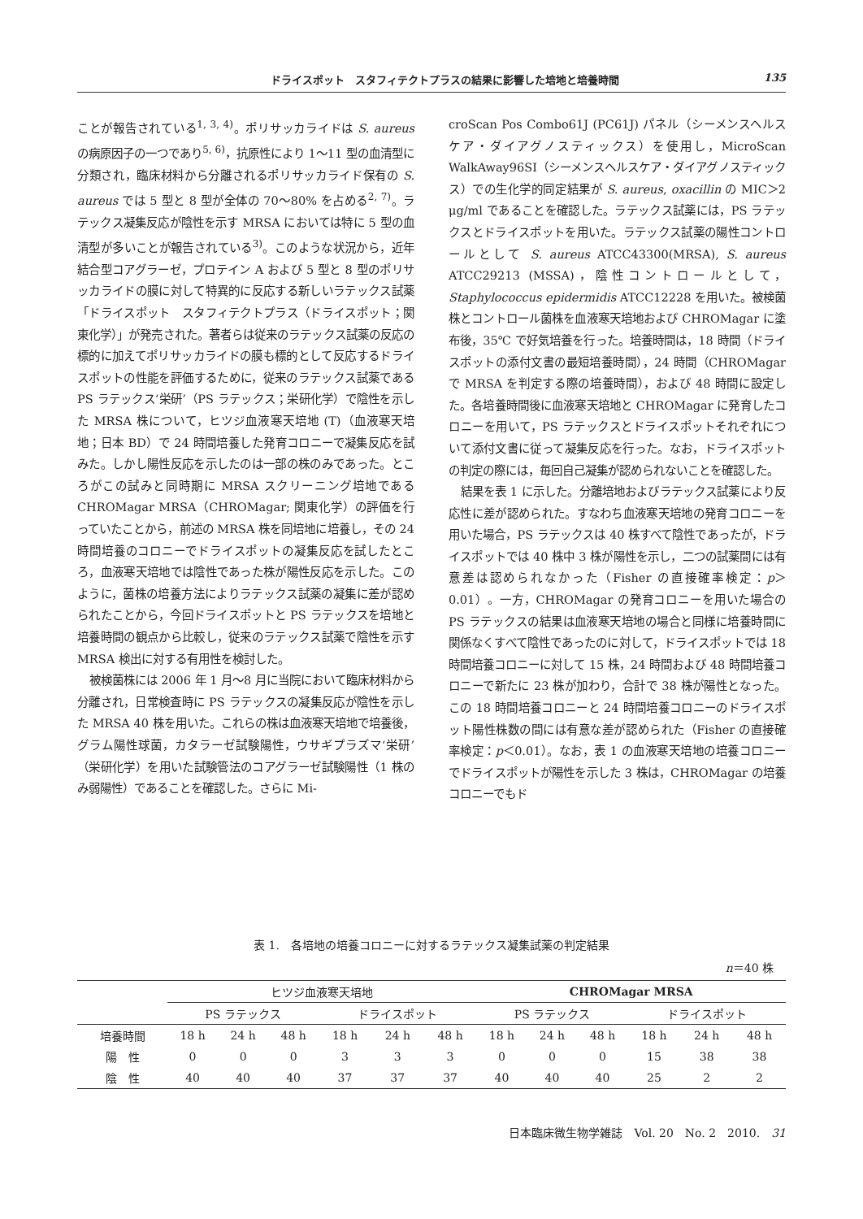ドライスポット　スタフィテクトプラスの結果に影響した培地と培養時間 135
ことが報告されている<sup>1, 3, 4)</sup>。ポリサッカライドは S. aureus の病原因子の一つであり<sup>5, 6)</sup>，抗原性により 1〜11 型の血清型に分類され，臨床材料から分離されるポリサッカライド保有の S. aureus では 5 型と 8 型が全体の 70〜80% を占める<sup>2, 7)</sup>。ラテックス凝集反応が陰性を示す MRSA においては特に 5 型の血清型が多いことが報告されている<sup>3)</sup>。このような状況から，近年結合型コアグラーゼ，プロテイン A および 5 型と 8 型のポリサッカライドの膜に対して特異的に反応する新しいラテックス試薬「ドライスポット　スタフィテクトプラス（ドライスポット；関東化学）」が発売された。著者らは従来のラテックス試薬の反応の標的に加えてポリサッカライドの膜も標的として反応するドライスポットの性能を評価するために，従来のラテックス試薬である PS ラテックス‘栄研’（PS ラテックス；栄研化学）で陰性を示した MRSA 株について，ヒツジ血液寒天培地 (T)（血液寒天培地；日本 BD）で 24 時間培養した発育コロニーで凝集反応を試みた。しかし陽性反応を示したのは一部の株のみであった。ところがこの試みと同時期に MRSA スクリーニング培地である CHROMagar MRSA（CHROMagar; 関東化学）の評価を行っていたことから，前述の MRSA 株を同培地に培養し，その 24 時間培養のコロニーでドライスポットの凝集反応を試したところ，血液寒天培地では陰性であった株が陽性反応を示した。このように，菌株の培養方法によりラテックス試薬の凝集に差が認められたことから，今回ドライスポットと PS ラテックスを培地と培養時間の観点から比較し，従来のラテックス試薬で陰性を示す MRSA 検出に対する有用性を検討した。
被検菌株には 2006 年 1 月〜8 月に当院において臨床材料から分離され，日常検査時に PS ラテックスの凝集反応が陰性を示した MRSA 40 株を用いた。これらの株は血液寒天培地で培養後，グラム陽性球菌，カタラーゼ試験陽性，ウサギプラズマ‘栄研’（栄研化学）を用いた試験管法のコアグラーゼ試験陽性（1 株のみ弱陽性）であることを確認した。さらに Mi-
croScan Pos Combo61J (PC61J) パネル（シーメンスヘルスケア・ダイアグノスティックス）を使用し，MicroScan WalkAway96SI（シーメンスヘルスケア・ダイアグノスティックス）での生化学的同定結果が S. aureus, oxacillin の MIC＞2 μg/ml であることを確認した。ラテックス試薬には，PS ラテックスとドライスポットを用いた。ラテックス試薬の陽性コントロールとして S. aureus ATCC43300(MRSA), S. aureus ATCC29213 (MSSA)，陰性コントロールとして，Staphylococcus epidermidis ATCC12228 を用いた。被検菌株とコントロール菌株を血液寒天培地および CHROMagar に塗布後，35℃ で好気培養を行った。培養時間は，18 時間（ドライスポットの添付文書の最短培養時間），24 時間（CHROMagar で MRSA を判定する際の培養時間），および 48 時間に設定した。各培養時間後に血液寒天培地と CHROMagar に発育したコロニーを用いて，PS ラテックスとドライスポットそれぞれについて添付文書に従って凝集反応を行った。なお，ドライスポットの判定の際には，毎回自己凝集が認められないことを確認した。
結果を表 1 に示した。分離培地およびラテックス試薬により反応性に差が認められた。すなわち血液寒天培地の発育コロニーを用いた場合，PS ラテックスは 40 株すべて陰性であったが，ドライスポットでは 40 株中 3 株が陽性を示し，二つの試薬間には有意差は認められなかった（Fisher の直接確率検定：p＞0.01）。一方，CHROMagar の発育コロニーを用いた場合の PS ラテックスの結果は血液寒天培地の場合と同様に培養時間に関係なくすべて陰性であったのに対して，ドライスポットでは 18 時間培養コロニーに対して 15 株，24 時間および 48 時間培養コロニーで新たに 23 株が加わり，合計で 38 株が陽性となった。この 18 時間培養コロニーと 24 時間培養コロニーのドライスポット陽性株数の間には有意な差が認められた（Fisher の直接確率検定：p＜0.01）。なお，表 1 の血液寒天培地の培養コロニーでドライスポットが陽性を示した 3 株は，CHROMagar の培養コロニーでもド
表 1.　各培地の培養コロニーに対するラテックス凝集試薬の判定結果
n＝40 株
| | ヒツジ血液寒天培地 | | | | | | CHROMagar MRSA | | | | | |
| --- | --- | --- | --- | --- | --- | --- | --- | --- | --- | --- | --- | --- |
| | PS ラテックス | | | ドライスポット | | | PS ラテックス | | | ドライスポット | | |
| 培養時間 | 18 h | 24 h | 48 h | 18 h | 24 h | 48 h | 18 h | 24 h | 48 h | 18 h | 24 h | 48 h |
| 陽 性 | 0 | 0 | 0 | 3 | 3 | 3 | 0 | 0 | 0 | 15 | 38 | 38 |
| 陰 性 | 40 | 40 | 40 | 37 | 37 | 37 | 40 | 40 | 40 | 25 | 2 | 2 |
日本臨床微生物学雑誌　Vol. 20　No. 2　2010.　31